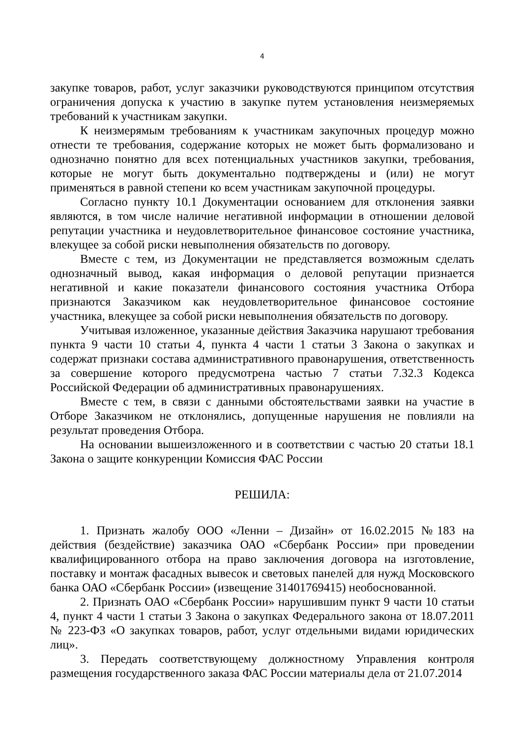4
закупке товаров, работ, услуг заказчики руководствуются принципом отсутствия ограничения допуска к участию в закупке путем установления неизмеряемых требований к участникам закупки.
К неизмерямым требованиям к участникам закупочных процедур можно отнести те требования, содержание которых не может быть формализовано и однозначно понятно для всех потенциальных участников закупки, требования, которые не могут быть документально подтверждены и (или) не могут применяться в равной степени ко всем участникам закупочной процедуры.
Согласно пункту 10.1 Документации основанием для отклонения заявки являются, в том числе наличие негативной информации в отношении деловой репутации участника и неудовлетворительное финансовое состояние участника, влекущее за собой риски невыполнения обязательств по договору.
Вместе с тем, из Документации не представляется возможным сделать однозначный вывод, какая информация о деловой репутации признается негативной и какие показатели финансового состояния участника Отбора признаются Заказчиком как неудовлетворительное финансовое состояние участника, влекущее за собой риски невыполнения обязательств по договору.
Учитывая изложенное, указанные действия Заказчика нарушают требования пункта 9 части 10 статьи 4, пункта 4 части 1 статьи 3 Закона о закупках и содержат признаки состава административного правонарушения, ответственность за совершение которого предусмотрена частью 7 статьи 7.32.3 Кодекса Российской Федерации об административных правонарушениях.
Вместе с тем, в связи с данными обстоятельствами заявки на участие в Отборе Заказчиком не отклонялись, допущенные нарушения не повлияли на результат проведения Отбора.
На основании вышеизложенного и в соответствии с частью 20 статьи 18.1 Закона о защите конкуренции Комиссия ФАС России
РЕШИЛА:
1. Признать жалобу ООО «Ленни – Дизайн» от 16.02.2015 №183 на действия (бездействие) заказчика ОАО «Сбербанк России» при проведении квалифицированного отбора на право заключения договора на изготовление, поставку и монтаж фасадных вывесок и световых панелей для нужд Московского банка ОАО «Сбербанк России» (извещение 31401769415) необоснованной.
2. Признать ОАО «Сбербанк России» нарушившим пункт 9 части 10 статьи 4, пункт 4 части 1 статьи 3 Закона о закупках Федерального закона от 18.07.2011 № 223-ФЗ «О закупках товаров, работ, услуг отдельными видами юридических лиц».
3. Передать соответствующему должностному Управления контроля размещения государственного заказа ФАС России материалы дела от 21.07.2014